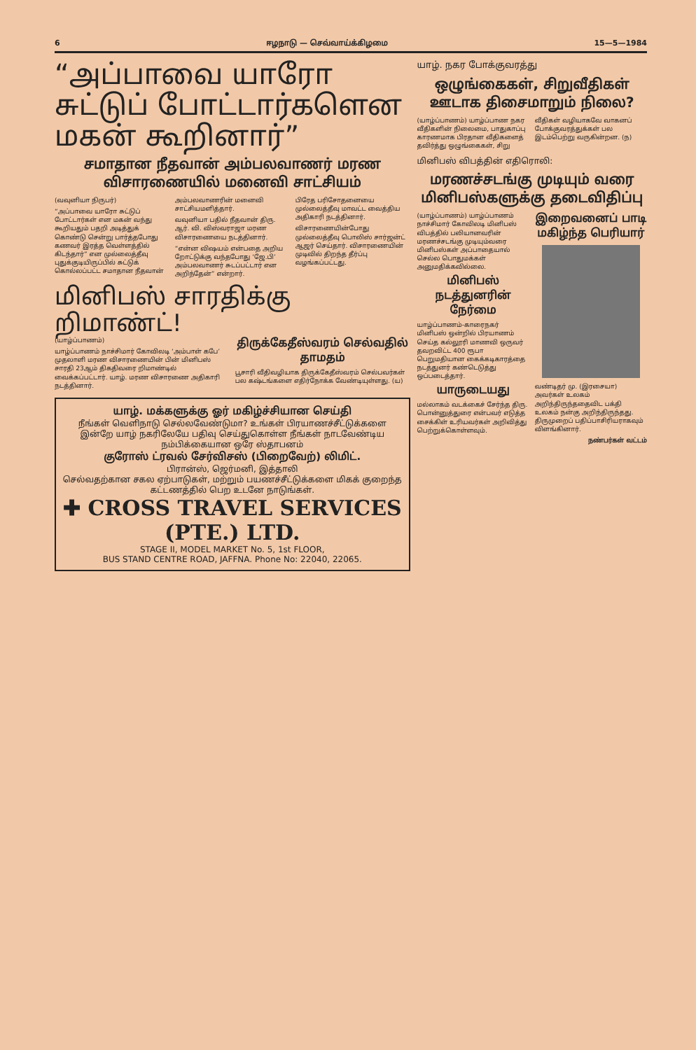6 ஈழநாடு — செவ்வாய்க்கிழமை 15—5—1984
“அப்பாவை யாரோ சுட்டுப் போட்டார்களென மகன் கூறினார்”
சமாதான நீதவான் அம்பலவாணர் மரண விசாரணையில் மனைவி சாட்சியம்
(வவுனியா நிருபர்)
“அப்பாவை யாரோ சுட்டுப் போட்டார்கள் என மகன் வந்து கூறியதும் பதறி அடித்துக் கொண்டு சென்று பார்த்தபோது கணவர் இரத்த வெள்ளத்தில் கிடந்தார்” என முல்லைத்தீவு புதுக்குடியிருப்பில் சுட்டுக் கொல்லப்பட்ட சமாதான நீதவான் அம்பலவாணரின் மனைவி சாட்சியமளித்தார்.
வவுனியா பதில் நீதவான் திரு. ஆர். வி. விஸ்வராஜா மரண விசாரணையை நடத்தினார்.
“என்ன விஷயம் என்பதை அறிய றோட்டுக்கு வந்தபோது ‘ஜே.பி’ அம்பலவாணர் சுடப்பட்டார் என அறிந்தேன்” என்றார்.
பிரேத பரிசோதனையை முல்லைத்தீவு மாவட்ட வைத்திய அதிகாரி நடத்தினார்.
விசாரணையின்போது முல்லைத்தீவு பொலிஸ் சார்ஜன்ட் ஆஜர் செய்தார். விசாரணையின் முடிவில் திறந்த தீர்ப்பு வழங்கப்பட்டது.
மினிபஸ் சாரதிக்கு றிமாண்ட்!
(யாழ்ப்பாணம்)
யாழ்ப்பாணம் நாச்சிமார் கோவிலடி ‘அம்பாள் கபே’ முதலாளி மரண விசாரணையின் பின் மினிபஸ் சாரதி 23ஆம் திகதிவரை றிமாண்டில் வைக்கப்பட்டார். யாழ். மரண விசாரணை அதிகாரி நடத்தினார்.
திருக்கேதீஸ்வரம் செல்வதில் தாமதம்
பூசாரி வீதிவழியாக திருக்கேதீஸ்வரம் செல்பவர்கள் பல கஷ்டங்களை எதிர்நோக்க வேண்டியுள்ளது. (ய)
யாழ். மக்களுக்கு ஓர் மகிழ்ச்சியான செய்தி
நீங்கள் வெளிநாடு செல்லவேண்டுமா? உங்கள் பிரயாணச்சீட்டுக்களை இன்றே யாழ் நகரிலேயே பதிவு செய்துகொள்ள நீங்கள் நாடவேண்டிய நம்பிக்கையான ஒரே ஸ்தாபனம்
குரோஸ் ட்ரவல் சேர்விசஸ் (பிறைவேற்) லிமிட்.
பிரான்ஸ், ஜெர்மனி, இத்தாலி
செல்வதற்கான சகல ஏற்பாடுகள், மற்றும் பயணச்சீட்டுக்களை மிகக் குறைந்த கட்டணத்தில் பெற உடனே நாடுங்கள்.
✚ CROSS TRAVEL SERVICES (PTE.) LTD.
STAGE II, MODEL MARKET No. 5, 1st FLOOR,
BUS STAND CENTRE ROAD, JAFFNA. Phone No: 22040, 22065.
யாழ். நகர போக்குவரத்து
ஒழுங்கைகள், சிறுவீதிகள் ஊடாக திசைமாறும் நிலை?
(யாழ்ப்பாணம்) யாழ்ப்பாண நகர வீதிகளின் நிலைமை, பாதுகாப்பு காரணமாக பிரதான வீதிகளைத் தவிர்த்து ஒழுங்கைகள், சிறு வீதிகள் வழியாகவே வாகனப் போக்குவரத்துக்கள் பல இடம்பெற்று வருகின்றன. (ந)
மினிபஸ் விபத்தின் எதிரொலி:
மரணச்சடங்கு முடியும் வரை மினிபஸ்களுக்கு தடைவிதிப்பு
(யாழ்ப்பாணம்) யாழ்ப்பாணம் நாச்சிமார் கோவிலடி மினிபஸ் விபத்தில் பலியானவரின் மரணச்சடங்கு முடியும்வரை மினிபஸ்கள் அப்பாதையால் செல்ல பொதுமக்கள் அனுமதிக்கவில்லை.
மினிபஸ் நடத்துனரின் நேர்மை
யாழ்ப்பாணம்-காரைநகர் மினிபஸ் ஒன்றில் பிரயாணம் செய்த கல்லூரி மாணவி ஒருவர் தவறவிட்ட 400 ரூபா பெறுமதியான கைக்கடிகாரத்தை நடத்துனர் கண்டெடுத்து ஒப்படைத்தார்.
யாருடையது
மல்லாகம் வடக்கைச் சேர்ந்த திரு. பொன்னுத்துரை என்பவர் எடுத்த சைக்கிள் உரியவர்கள் அறிவித்து பெற்றுக்கொள்ளவும்.
இறைவனைப் பாடி மகிழ்ந்த பெரியார்
வண்டிதர் மு. (இரசையா) அவர்கள் உலகம் அறிந்திருந்ததைவிட பக்தி உலகம் நன்கு அறிந்திருந்தது. திருமுறைப் பதிப்பாசிரியராகவும் விளங்கினார்.
நண்பர்கள் வட்டம்